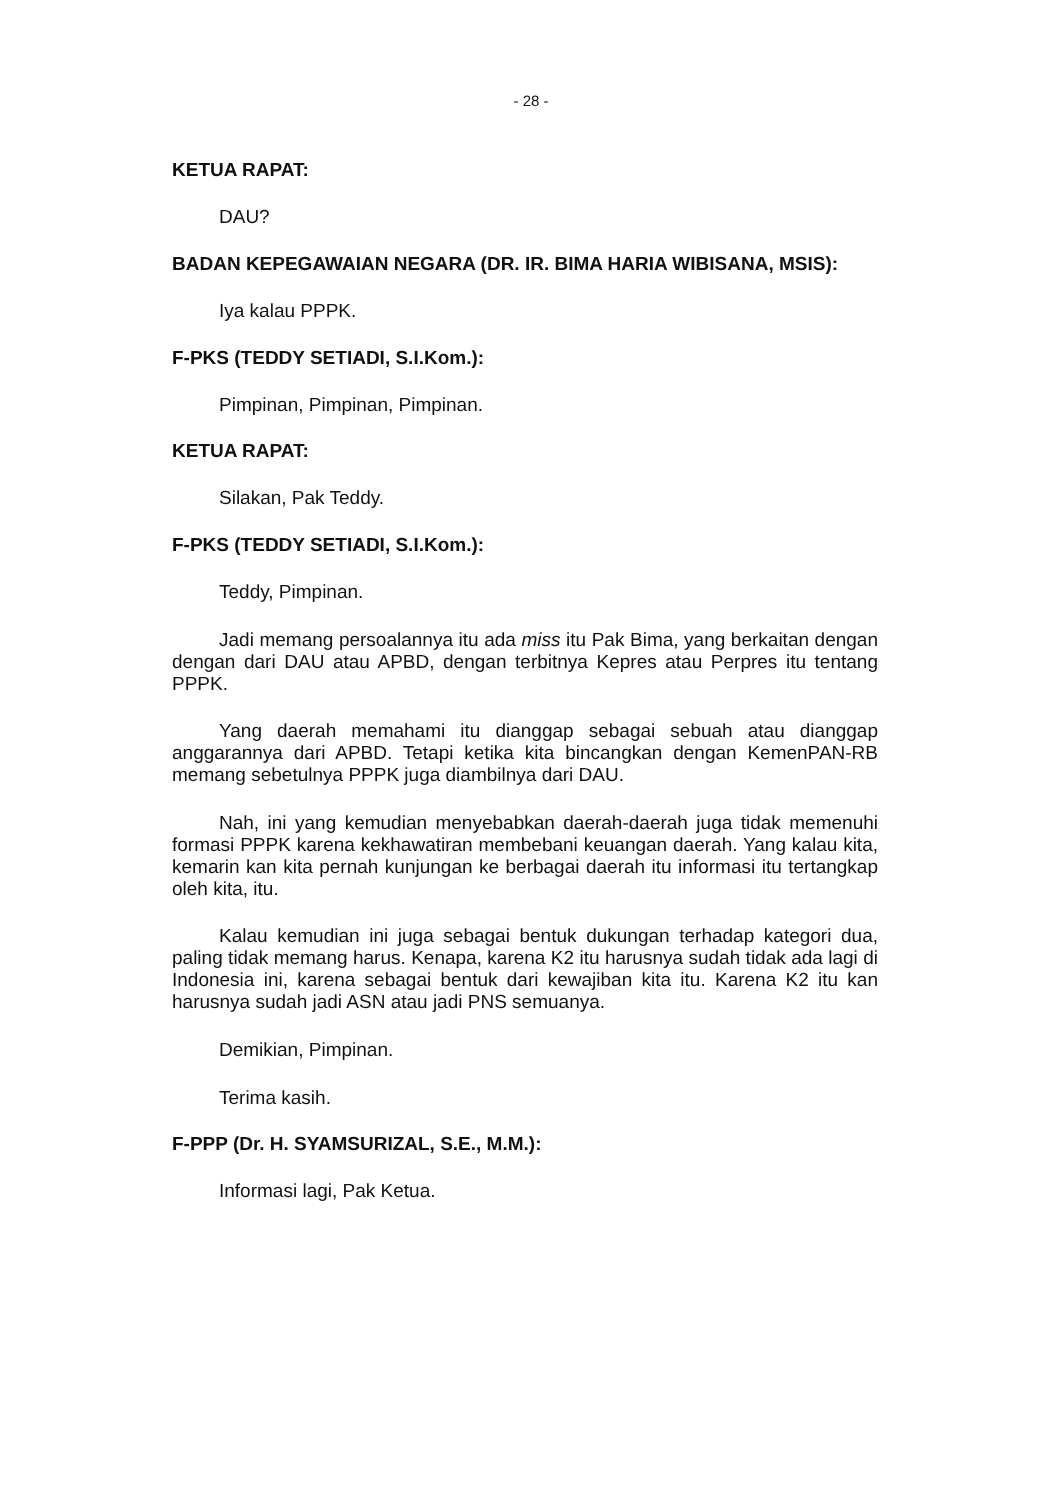- 28 -
KETUA RAPAT:
DAU?
BADAN KEPEGAWAIAN NEGARA (DR. IR. BIMA HARIA WIBISANA, MSIS):
Iya kalau PPPK.
F-PKS (TEDDY SETIADI, S.I.Kom.):
Pimpinan, Pimpinan, Pimpinan.
KETUA RAPAT:
Silakan, Pak Teddy.
F-PKS (TEDDY SETIADI, S.I.Kom.):
Teddy, Pimpinan.
Jadi memang persoalannya itu ada miss itu Pak Bima, yang berkaitan dengan dengan dari DAU atau APBD, dengan terbitnya Kepres atau Perpres itu tentang PPPK.
Yang daerah memahami itu dianggap sebagai sebuah atau dianggap anggarannya dari APBD. Tetapi ketika kita bincangkan dengan KemenPAN-RB memang sebetulnya PPPK juga diambilnya dari DAU.
Nah, ini yang kemudian menyebabkan daerah-daerah juga tidak memenuhi formasi PPPK karena kekhawatiran membebani keuangan daerah. Yang kalau kita, kemarin kan kita pernah kunjungan ke berbagai daerah itu informasi itu tertangkap oleh kita, itu.
Kalau kemudian ini juga sebagai bentuk dukungan terhadap kategori dua, paling tidak memang harus. Kenapa, karena K2 itu harusnya sudah tidak ada lagi di Indonesia ini, karena sebagai bentuk dari kewajiban kita itu. Karena K2 itu kan harusnya sudah jadi ASN atau jadi PNS semuanya.
Demikian, Pimpinan.
Terima kasih.
F-PPP (Dr. H. SYAMSURIZAL, S.E., M.M.):
Informasi lagi, Pak Ketua.